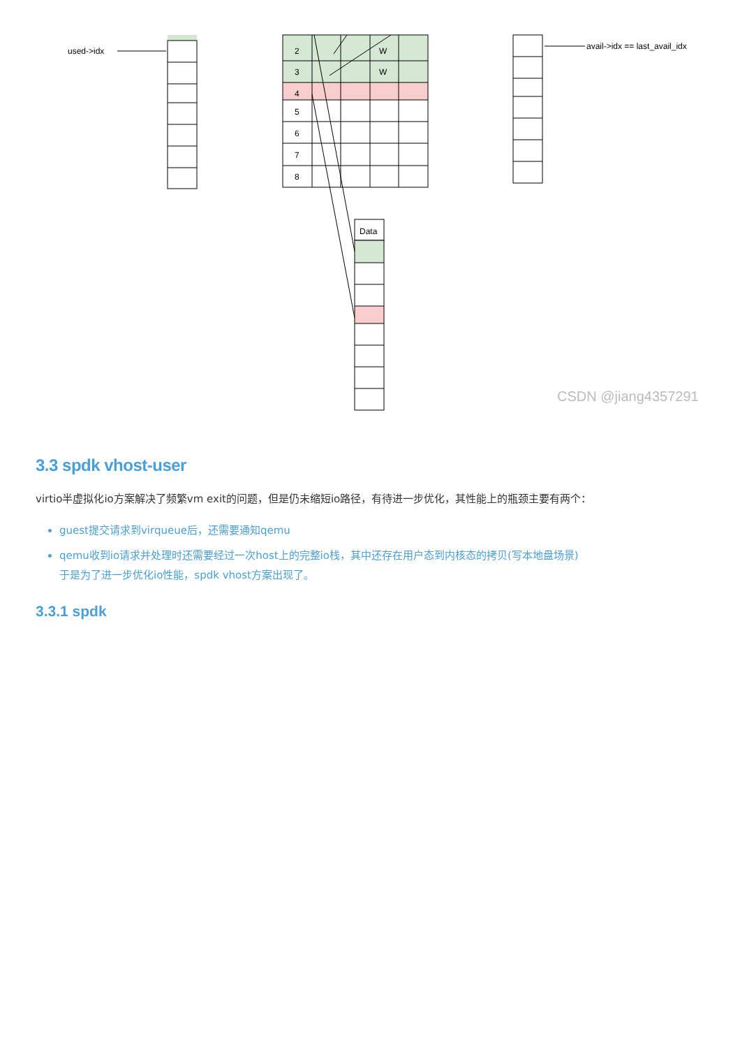used->idx
2
3
4
5
6
7
8
W
W
Data
avail->idx == last_avail_idx
CSDN @jiang4357291
3.3 spdk vhost-user
virtio半虚拟化io方案解决了频繁vm exit的问题，但是仍未缩短io路径，有待进一步优化，其性能上的瓶颈主要有两个：
guest提交请求到virqueue后，还需要通知qemu
qemu收到io请求并处理时还需要经过一次host上的完整io栈，其中还存在用户态到内核态的拷贝(写本地盘场景)
于是为了进一步优化io性能，spdk vhost方案出现了。
3.3.1 spdk